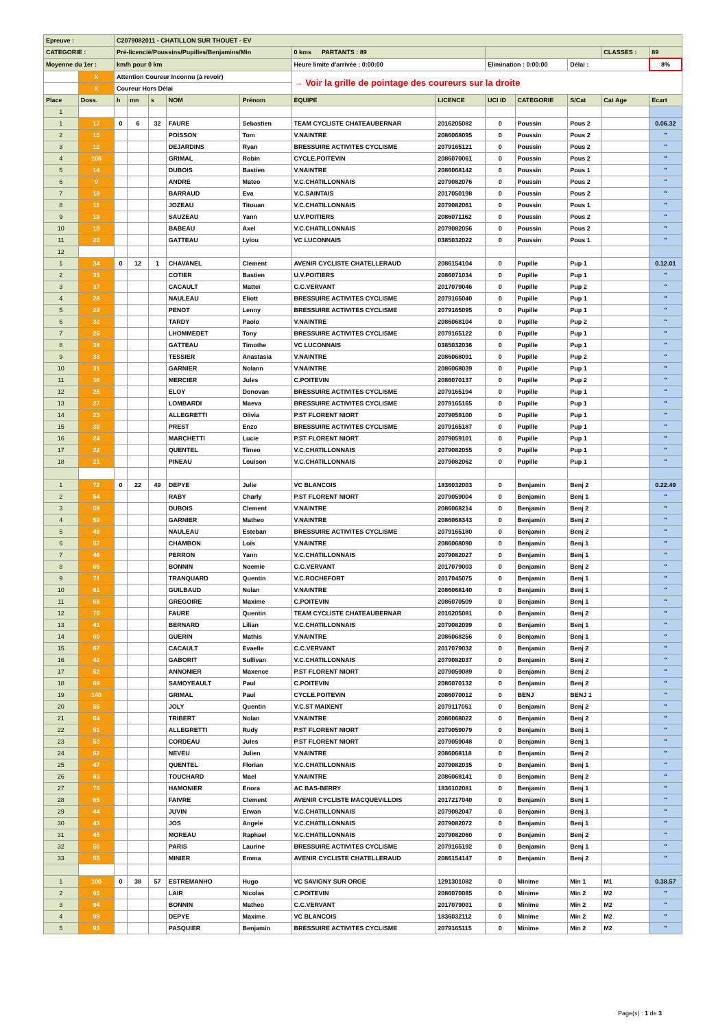| Epreuve : | | C2079082011 - CHATILLON SUR THOUET - EV | | | | | | | | | | | |
| CATEGORIE : | | Pré-licencié/Poussins/Pupilles/Benjamins/Min | | | | | 0 kms PARTANTS : 89 | | | | | CLASSES : | 89 |
| Moyenne du 1er : | | km/h pour 0 km | | | | | Heure limite d'arrivée : 0:00:00 | | Elimination : 0:00:00 | | Délai : | | 8% |
| | X | Attention Coureur Inconnu (à revoir) | | | | | → Voir la grille de pointage des coureurs sur la droite | | | | | | |
| | X | Coureur Hors Délai | | | | | | | | | | | |
| Place | Doss. | h | mn | s | NOM | Prénom | EQUIPE | LICENCE | UCI ID | CATEGORIE | S/Cat | Cat Age | Ecart |
| 1 | | | | | | | | | | | | | |
| 1 | 17 | 0 | 6 | 32 | FAURE | Sebastien | TEAM CYCLISTE CHATEAUBERNAR | 2016205082 | 0 | Poussin | Pous 2 | | 0.06.32 |
| 2 | 15 | | | | POISSON | Tom | V.NAINTRE | 2086068095 | 0 | Poussin | Pous 2 | | " |
| 3 | 12 | | | | DEJARDINS | Ryan | BRESSUIRE ACTIVITES CYCLISME | 2079165121 | 0 | Poussin | Pous 2 | | " |
| 4 | 108 | | | | GRIMAL | Robin | CYCLE.POITEVIN | 2086070061 | 0 | Poussin | Pous 2 | | " |
| 5 | 14 | | | | DUBOIS | Bastien | V.NAINTRE | 2086068142 | 0 | Poussin | Pous 1 | | " |
| 6 | 9 | | | | ANDRE | Mateo | V.C.CHATILLONNAIS | 2079082076 | 0 | Poussin | Pous 2 | | " |
| 7 | 19 | | | | BARRAUD | Eva | V.C.SAINTAIS | 2017050198 | 0 | Poussin | Pous 2 | | " |
| 8 | 11 | | | | JOZEAU | Titouan | V.C.CHATILLONNAIS | 2079082061 | 0 | Poussin | Pous 1 | | " |
| 9 | 18 | | | | SAUZEAU | Yann | U.V.POITIERS | 2086071162 | 0 | Poussin | Pous 2 | | " |
| 10 | 10 | | | | BABEAU | Axel | V.C.CHATILLONNAIS | 2079082056 | 0 | Poussin | Pous 2 | | " |
| 11 | 20 | | | | GATTEAU | Lylou | VC LUCONNAIS | 0385032022 | 0 | Poussin | Pous 1 | | " |
| 12 | | | | | | | | | | | | | |
| 1 | 34 | 0 | 12 | 1 | CHAVANEL | Clement | AVENIR CYCLISTE CHATELLERAUD | 2086154104 | 0 | Pupille | Pup 1 | | 0.12.01 |
| 2 | 35 | | | | COTIER | Bastien | U.V.POITIERS | 2086071034 | 0 | Pupille | Pup 1 | | " |
| 3 | 37 | | | | CACAULT | Matteï | C.C.VERVANT | 2017079046 | 0 | Pupille | Pup 2 | | " |
| 4 | 28 | | | | NAULEAU | Eliott | BRESSUIRE ACTIVITES CYCLISME | 2079165040 | 0 | Pupille | Pup 1 | | " |
| 5 | 29 | | | | PENOT | Lenny | BRESSUIRE ACTIVITES CYCLISME | 2079165095 | 0 | Pupille | Pup 1 | | " |
| 6 | 32 | | | | TARDY | Paolo | V.NAINTRE | 2086068104 | 0 | Pupille | Pup 2 | | " |
| 7 | 26 | | | | LHOMMEDET | Tony | BRESSUIRE ACTIVITES CYCLISME | 2079165122 | 0 | Pupille | Pup 1 | | " |
| 8 | 38 | | | | GATTEAU | Timothe | VC LUCONNAIS | 0385032036 | 0 | Pupille | Pup 1 | | " |
| 9 | 33 | | | | TESSIER | Anastasia | V.NAINTRE | 2086068091 | 0 | Pupille | Pup 2 | | " |
| 10 | 31 | | | | GARNIER | Nolann | V.NAINTRE | 2086068039 | 0 | Pupille | Pup 1 | | " |
| 11 | 36 | | | | MERCIER | Jules | C.POITEVIN | 2086070137 | 0 | Pupille | Pup 2 | | " |
| 12 | 25 | | | | ELOY | Donovan | BRESSUIRE ACTIVITES CYCLISME | 2079165194 | 0 | Pupille | Pup 1 | | " |
| 13 | 27 | | | | LOMBARDI | Maeva | BRESSUIRE ACTIVITES CYCLISME | 2079165165 | 0 | Pupille | Pup 1 | | " |
| 14 | 23 | | | | ALLEGRETTI | Olivia | P.ST FLORENT NIORT | 2079059100 | 0 | Pupille | Pup 1 | | " |
| 15 | 30 | | | | PREST | Enzo | BRESSUIRE ACTIVITES CYCLISME | 2079165187 | 0 | Pupille | Pup 1 | | " |
| 16 | 24 | | | | MARCHETTI | Lucie | P.ST FLORENT NIORT | 2079059101 | 0 | Pupille | Pup 1 | | " |
| 17 | 22 | | | | QUENTEL | Timeo | V.C.CHATILLONNAIS | 2079082055 | 0 | Pupille | Pup 1 | | " |
| 18 | 21 | | | | PINEAU | Louison | V.C.CHATILLONNAIS | 2079082062 | 0 | Pupille | Pup 1 | | " |
| 1 | 72 | 0 | 22 | 49 | DEPYE | Julie | VC BLANCOIS | 1836032003 | 0 | Benjamin | Benj 2 | | 0.22.49 |
| 2 | 54 | | | | RABY | Charly | P.ST FLORENT NIORT | 2079059004 | 0 | Benjamin | Benj 1 | | " |
| 3 | 58 | | | | DUBOIS | Clement | V.NAINTRE | 2086068214 | 0 | Benjamin | Benj 2 | | " |
| 4 | 59 | | | | GARNIER | Matheo | V.NAINTRE | 2086068343 | 0 | Benjamin | Benj 2 | | " |
| 5 | 49 | | | | NAULEAU | Esteban | BRESSUIRE ACTIVITES CYCLISME | 2079165180 | 0 | Benjamin | Benj 2 | | " |
| 6 | 57 | | | | CHAMBON | Lois | V.NAINTRE | 2086068090 | 0 | Benjamin | Benj 1 | | " |
| 7 | 46 | | | | PERRON | Yann | V.C.CHATILLONNAIS | 2079082027 | 0 | Benjamin | Benj 1 | | " |
| 8 | 66 | | | | BONNIN | Noemie | C.C.VERVANT | 2017079003 | 0 | Benjamin | Benj 2 | | " |
| 9 | 71 | | | | TRANQUARD | Quentin | V.C.ROCHEFORT | 2017045075 | 0 | Benjamin | Benj 1 | | " |
| 10 | 61 | | | | GUILBAUD | Nolan | V.NAINTRE | 2086068140 | 0 | Benjamin | Benj 1 | | " |
| 11 | 68 | | | | GREGOIRE | Maxime | C.POITEVIN | 2086070509 | 0 | Benjamin | Benj 1 | | " |
| 12 | 70 | | | | FAURE | Quentin | TEAM CYCLISTE CHATEAUBERNAR | 2016205081 | 0 | Benjamin | Benj 2 | | " |
| 13 | 41 | | | | BERNARD | Lilian | V.C.CHATILLONNAIS | 2079082099 | 0 | Benjamin | Benj 1 | | " |
| 14 | 60 | | | | GUERIN | Mathis | V.NAINTRE | 2086068256 | 0 | Benjamin | Benj 1 | | " |
| 15 | 67 | | | | CACAULT | Evaelle | C.C.VERVANT | 2017079032 | 0 | Benjamin | Benj 2 | | " |
| 16 | 42 | | | | GABORIT | Sullivan | V.C.CHATILLONNAIS | 2079082037 | 0 | Benjamin | Benj 2 | | " |
| 17 | 52 | | | | ANNONIER | Maxence | P.ST FLORENT NIORT | 2079059089 | 0 | Benjamin | Benj 2 | | " |
| 18 | 69 | | | | SAMOYEAULT | Paul | C.POITEVIN | 2086070132 | 0 | Benjamin | Benj 2 | | " |
| 19 | 140 | | | | GRIMAL | Paul | CYCLE.POITEVIN | 2086070012 | 0 | BENJ | BENJ 1 | | " |
| 20 | 56 | | | | JOLY | Quentin | V.C.ST MAIXENT | 2079117051 | 0 | Benjamin | Benj 2 | | " |
| 21 | 64 | | | | TRIBERT | Nolan | V.NAINTRE | 2086068022 | 0 | Benjamin | Benj 2 | | " |
| 22 | 51 | | | | ALLEGRETTI | Rudy | P.ST FLORENT NIORT | 2079059079 | 0 | Benjamin | Benj 1 | | " |
| 23 | 53 | | | | CORDEAU | Jules | P.ST FLORENT NIORT | 2079059048 | 0 | Benjamin | Benj 1 | | " |
| 24 | 62 | | | | NEVEU | Julien | V.NAINTRE | 2086068118 | 0 | Benjamin | Benj 2 | | " |
| 25 | 47 | | | | QUENTEL | Florian | V.C.CHATILLONNAIS | 2079082035 | 0 | Benjamin | Benj 1 | | " |
| 26 | 63 | | | | TOUCHARD | Mael | V.NAINTRE | 2086068141 | 0 | Benjamin | Benj 2 | | " |
| 27 | 73 | | | | HAMONIER | Enora | AC BAS-BERRY | 1836102081 | 0 | Benjamin | Benj 1 | | " |
| 28 | 65 | | | | FAIVRE | Clement | AVENIR CYCLISTE MACQUEVILLOIS | 2017217040 | 0 | Benjamin | Benj 1 | | " |
| 29 | 44 | | | | JUVIN | Erwan | V.C.CHATILLONNAIS | 2079082047 | 0 | Benjamin | Benj 1 | | " |
| 30 | 43 | | | | JOS | Angele | V.C.CHATILLONNAIS | 2079082072 | 0 | Benjamin | Benj 1 | | " |
| 31 | 45 | | | | MOREAU | Raphael | V.C.CHATILLONNAIS | 2079082060 | 0 | Benjamin | Benj 2 | | " |
| 32 | 50 | | | | PARIS | Laurine | BRESSUIRE ACTIVITES CYCLISME | 2079165192 | 0 | Benjamin | Benj 1 | | " |
| 33 | 55 | | | | MINIER | Emma | AVENIR CYCLISTE CHATELLERAUD | 2086154147 | 0 | Benjamin | Benj 2 | | " |
| 1 | 100 | 0 | 38 | 57 | ESTREMANHO | Hugo | VC SAVIGNY SUR ORGE | 1291301082 | 0 | Minime | Min 1 | M1 | 0.38.57 |
| 2 | 95 | | | | LAIR | Nicolas | C.POITEVIN | 2086070085 | 0 | Minime | Min 2 | M2 | " |
| 3 | 94 | | | | BONNIN | Matheo | C.C.VERVANT | 2017079001 | 0 | Minime | Min 2 | M2 | " |
| 4 | 99 | | | | DEPYE | Maxime | VC BLANCOIS | 1836032112 | 0 | Minime | Min 2 | M2 | " |
| 5 | 93 | | | | PASQUIER | Benjamin | BRESSUIRE ACTIVITES CYCLISME | 2079165115 | 0 | Minime | Min 2 | M2 | " |
Page(s) : 1 de 3